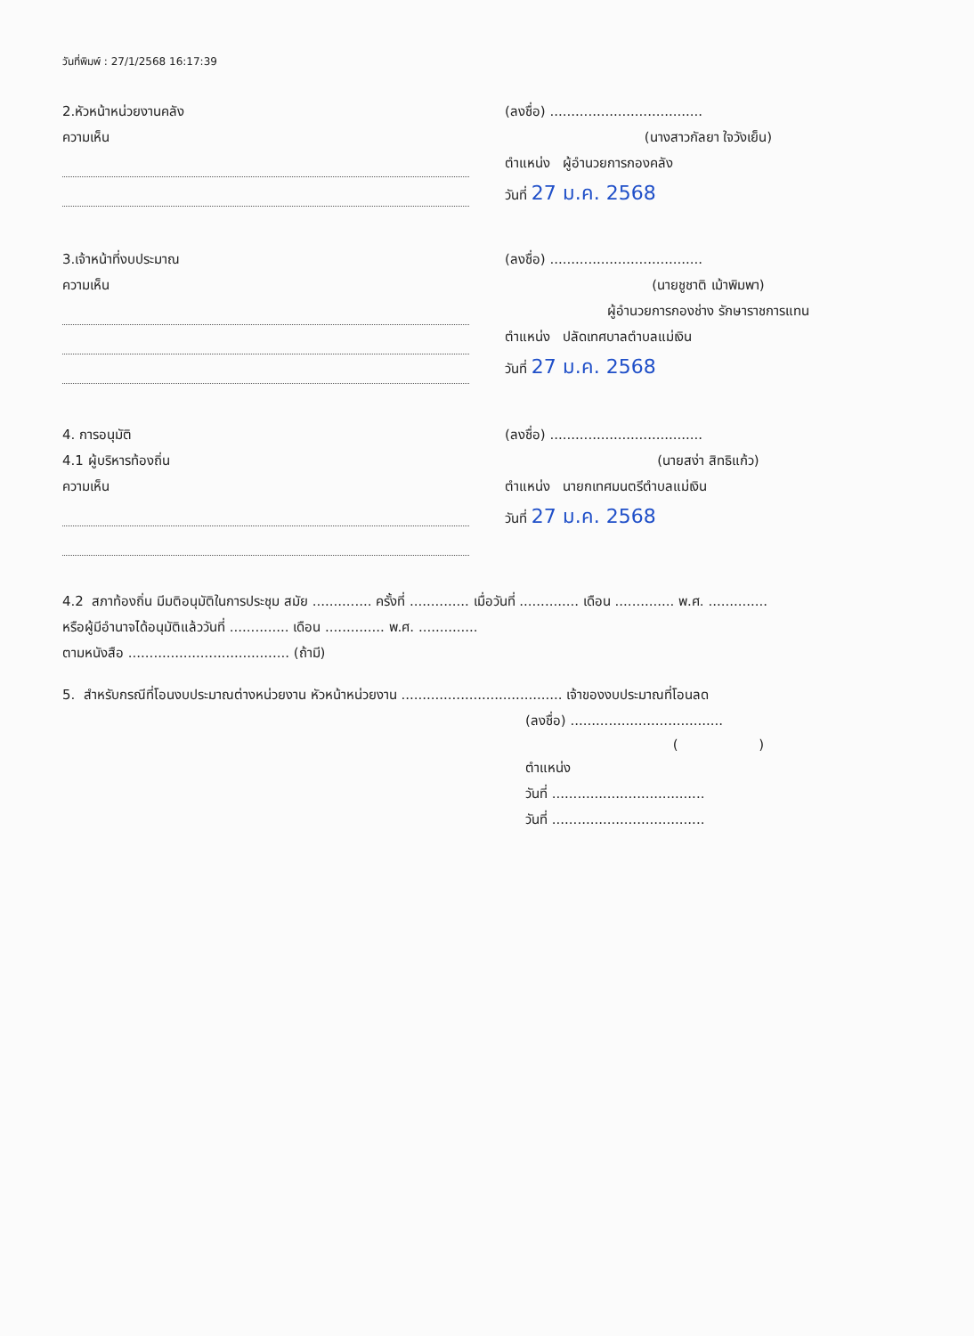วันที่พิมพ์ : 27/1/2568 16:17:39
2.หัวหน้าหน่วยงานคลัง
ความเห็น
(ลงชื่อ) ....................................
(นางสาวกัลยา ใจวังเย็น)
ตำแหน่ง ผู้อำนวยการกองคลัง
วันที่ 27 ม.ค. 2568
3.เจ้าหน้าที่งบประมาณ
ความเห็น
(ลงชื่อ) ....................................
(นายชูชาติ เม้าพิมพา)
ผู้อำนวยการกองช่าง รักษาราชการแทน
ตำแหน่ง ปลัดเทศบาลตำบลแม่เงิน
วันที่ 27 ม.ค. 2568
4. การอนุมัติ
4.1 ผู้บริหารท้องถิ่น
ความเห็น
(ลงชื่อ) ....................................
(นายสง่า สิทธิแก้ว)
ตำแหน่ง นายกเทศมนตรีตำบลแม่เงิน
วันที่ 27 ม.ค. 2568
4.2 สภาท้องถิ่น มีมติอนุมัติในการประชุม สมัย .............. ครั้งที่ .............. เมื่อวันที่ .............. เดือน .............. พ.ศ. ..............
หรือผู้มีอำนาจได้อนุมัติแล้ววันที่ .............. เดือน .............. พ.ศ. ..............
ตามหนังสือ ...................................... (ถ้ามี)
5. สำหรับกรณีที่โอนงบประมาณต่างหน่วยงาน หัวหน้าหน่วยงาน ...................................... เจ้าของงบประมาณที่โอนลด
(ลงชื่อ) ....................................
( )
ตำแหน่ง
วันที่ ....................................
วันที่ ....................................